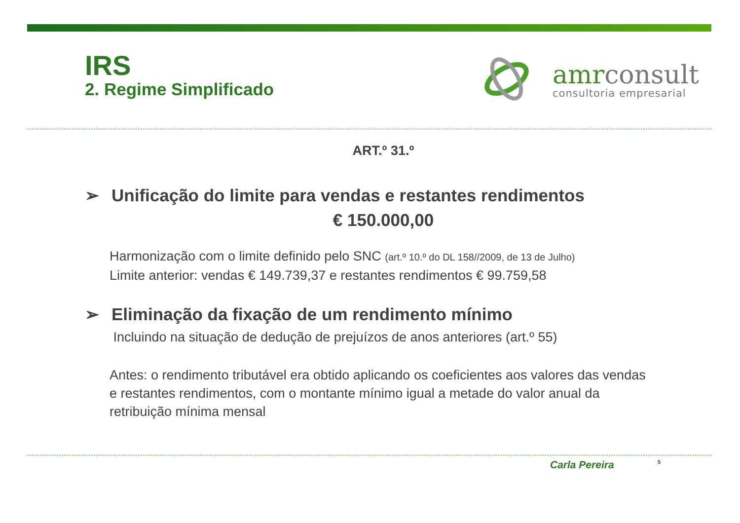IRS
2. Regime Simplificado
amrconsult
consultoria empresarial
ART.º 31.º
➢ Unificação do limite para vendas e restantes rendimentos
€ 150.000,00
Harmonização com o limite definido pelo SNC (art.º 10.º do DL 158//2009, de 13 de Julho)
Limite anterior: vendas € 149.739,37 e restantes rendimentos € 99.759,58
➢ Eliminação da fixação de um rendimento mínimo
Incluindo na situação de dedução de prejuízos de anos anteriores (art.º 55)
Antes: o rendimento tributável era obtido aplicando os coeficientes aos valores das vendas e restantes rendimentos, com o montante mínimo igual a metade do valor anual da retribuição mínima mensal
Carla Pereira 5